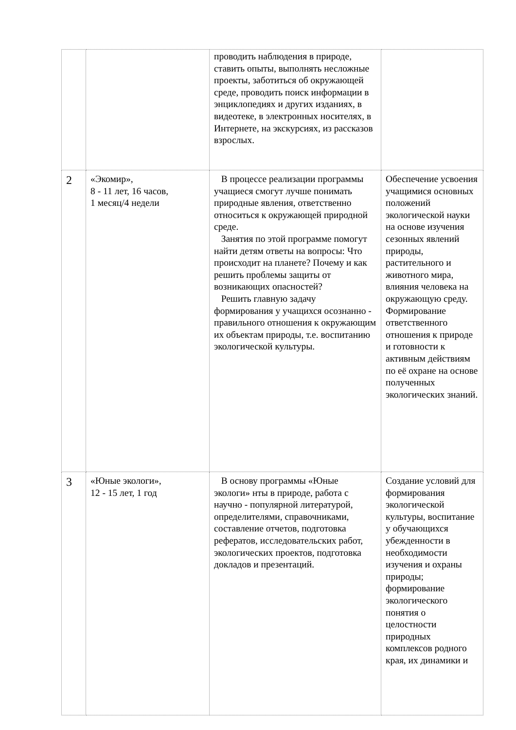| | | проводить наблюдения в природе, ставить опыты, выполнять несложные проекты, заботиться об окружающей среде, проводить поиск информации в энциклопедиях и других изданиях, в видеотеке, в электронных носителях, в Интернете, на экскурсиях, из рассказов взрослых. | |
| 2 | «Экомир», 8 - 11 лет, 16 часов, 1 месяц/4 недели | В процессе реализации программы учащиеся смогут лучше понимать природные явления, ответственно относиться к окружающей природной среде. Занятия по этой программе помогут найти детям ответы на вопросы: Что происходит на планете? Почему и как решить проблемы защиты от возникающих опасностей? Решить главную задачу формирования у учащихся осознанно - правильного отношения к окружающим их объектам природы, т.е. воспитанию экологической культуры. | Обеспечение усвоения учащимися основных положений экологической науки на основе изучения сезонных явлений природы, растительного и животного мира, влияния человека на окружающую среду. Формирование ответственного отношения к природе и готовности к активным действиям по её охране на основе полученных экологических знаний. |
| 3 | «Юные экологи», 12 - 15 лет, 1 год | В основу программы «Юные экологи» нты в природе, работа с научно - популярной литературой, определителями, справочниками, составление отчетов, подготовка рефератов, исследовательских работ, экологических проектов, подготовка докладов и презентаций. | Создание условий для формирования экологической культуры, воспитание у обучающихся убежденности в необходимости изучения и охраны природы; формирование экологического понятия о целостности природных комплексов родного края, их динамики и |